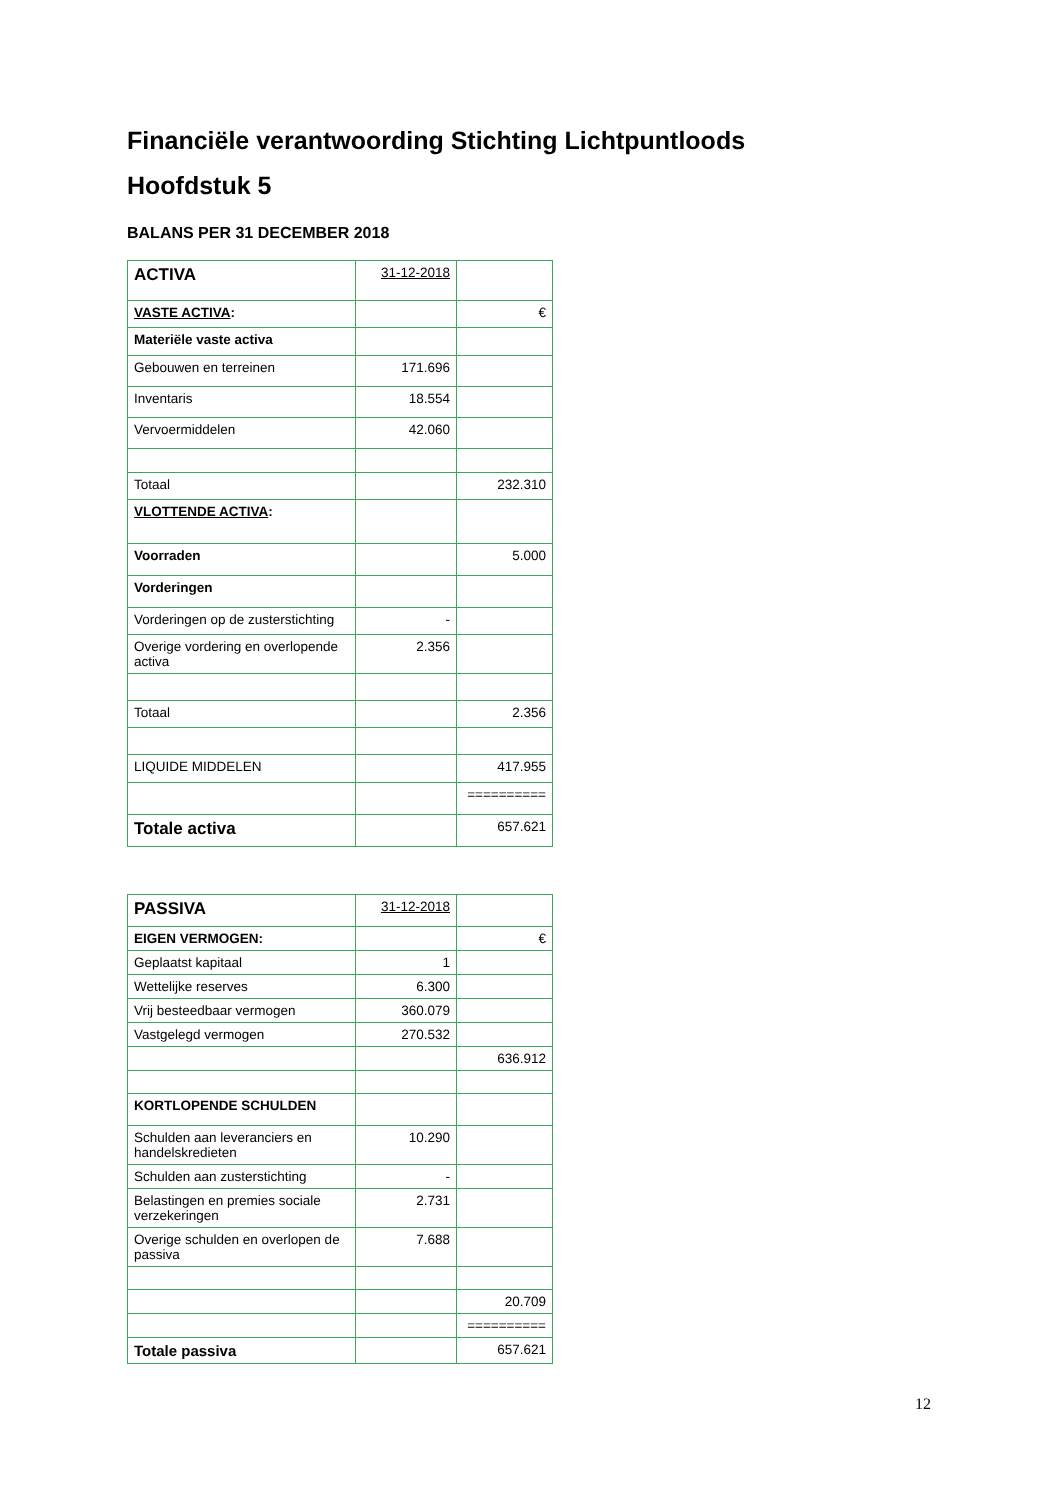Financiële verantwoording Stichting Lichtpuntloods
Hoofdstuk 5
BALANS PER 31 DECEMBER 2018
| ACTIVA | 31-12-2018 | |
| VASTE ACTIVA : | | € |
| Materiële vaste activa | | |
| Gebouwen en terreinen | 171.696 | |
| Inventaris | 18.554 | |
| Vervoermiddelen | 42.060 | |
| Totaal | | 232.310 |
| VLOTTENDE ACTIVA : | | |
| Voorraden | | 5.000 |
| Vorderingen | | |
| Vorderingen op de zusterstichting | - | |
| Overige vordering en overlopende activa | 2.356 | |
| Totaal | | 2.356 |
| LIQUIDE MIDDELEN | | 417.955 |
| | | ========== |
| Totale activa | | 657.621 |
| PASSIVA | 31-12-2018 | |
| EIGEN VERMOGEN: | | € |
| Geplaatst kapitaal | 1 | |
| Wettelijke reserves | 6.300 | |
| Vrij besteedbaar vermogen | 360.079 | |
| Vastgelegd vermogen | 270.532 | |
| | | 636.912 |
| KORTLOPENDE SCHULDEN | | |
| Schulden aan leveranciers en handelskredieten | 10.290 | |
| Schulden aan zusterstichting | - | |
| Belastingen en premies sociale verzekeringen | 2.731 | |
| Overige schulden en overlopen de passiva | 7.688 | |
| | | 20.709 |
| | | ========== |
| Totale passiva | | 657.621 |
12